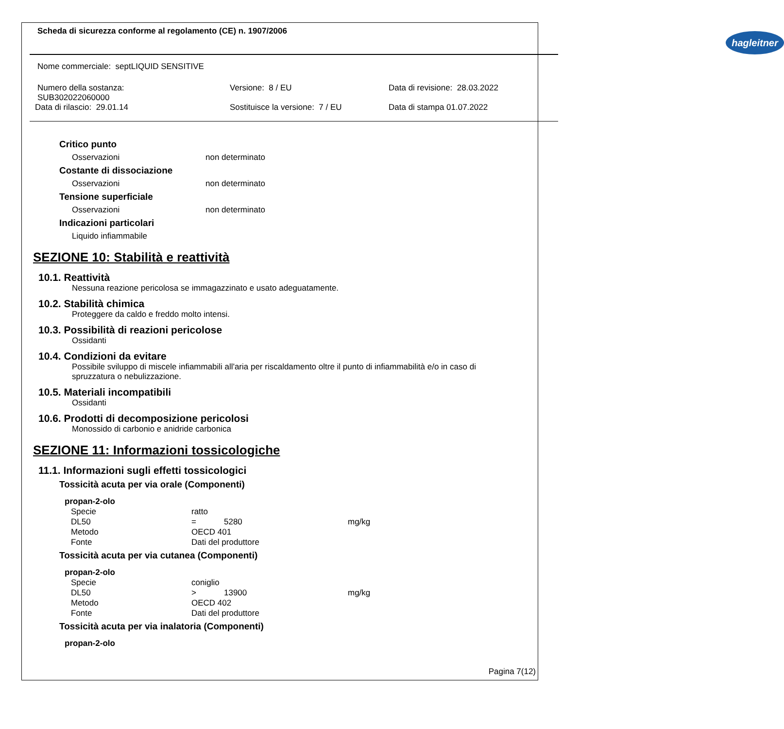Scheda di sicurezza conforme al regolamento (CE) n. 1907/2006
hagleitner
Nome commerciale: septLIQUID SENSITIVE
Numero della sostanza:
SUB302022060000
Data di rilascio: 29.01.14
Versione: 8 / EU
Sostituisce la versione: 7 / EU
Data di revisione: 28.03.2022
Data di stampa 01.07.2022
Critico punto
Osservazioni non determinato
Costante di dissociazione
Osservazioni non determinato
Tensione superficiale
Osservazioni non determinato
Indicazioni particolari
Liquido infiammabile
SEZIONE 10: Stabilità e reattività
10.1. Reattività
Nessuna reazione pericolosa se immagazzinato e usato adeguatamente.
10.2. Stabilità chimica
Proteggere da caldo e freddo molto intensi.
10.3. Possibilità di reazioni pericolose
Ossidanti
10.4. Condizioni da evitare
Possibile sviluppo di miscele infiammabili all'aria per riscaldamento oltre il punto di infiammabilità e/o in caso di spruzzatura o nebulizzazione.
10.5. Materiali incompatibili
Ossidanti
10.6. Prodotti di decomposizione pericolosi
Monossido di carbonio e anidride carbonica
SEZIONE 11: Informazioni tossicologiche
11.1. Informazioni sugli effetti tossicologici
Tossicità acuta per via orale (Componenti)
propan-2-olo
| Specie | ratto | | |
| DL50 | = | 5280 | mg/kg |
| Metodo | OECD 401 | | |
| Fonte | Dati del produttore | | |
Tossicità acuta per via cutanea (Componenti)
propan-2-olo
| Specie | coniglio | | |
| DL50 | > | 13900 | mg/kg |
| Metodo | OECD 402 | | |
| Fonte | Dati del produttore | | |
Tossicità acuta per via inalatoria (Componenti)
propan-2-olo
Pagina 7(12)